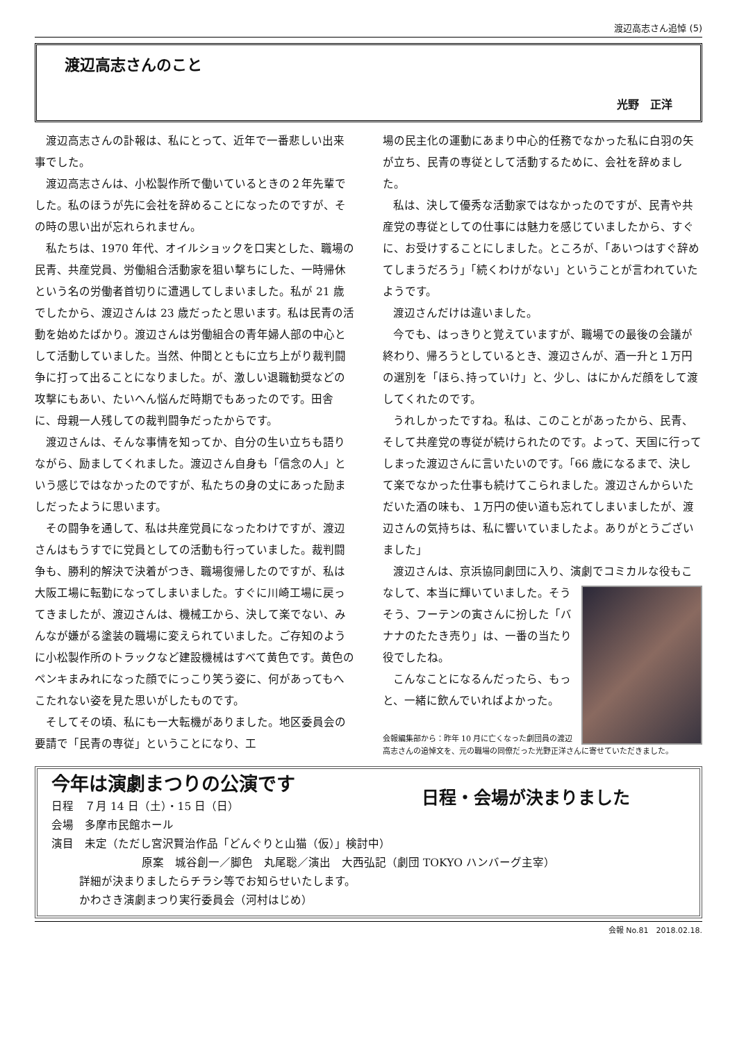渡辺高志さん追悼 (5)
渡辺高志さんのこと
光野　正洋
渡辺高志さんの訃報は、私にとって、近年で一番悲しい出来事でした。
渡辺高志さんは、小松製作所で働いているときの２年先輩でした。私のほうが先に会社を辞めることになったのですが、その時の思い出が忘れられません。
私たちは、1970 年代、オイルショックを口実とした、職場の民青、共産党員、労働組合活動家を狙い撃ちにした、一時帰休という名の労働者首切りに遭遇してしまいました。私が 21 歳でしたから、渡辺さんは 23 歳だったと思います。私は民青の活動を始めたばかり。渡辺さんは労働組合の青年婦人部の中心として活動していました。当然、仲間とともに立ち上がり裁判闘争に打って出ることになりました。が、激しい退職勧奨などの攻撃にもあい、たいへん悩んだ時期でもあったのです。田舎に、母親一人残しての裁判闘争だったからです。
渡辺さんは、そんな事情を知ってか、自分の生い立ちも語りながら、励ましてくれました。渡辺さん自身も「信念の人」という感じではなかったのですが、私たちの身の丈にあった励ましだったように思います。
その闘争を通して、私は共産党員になったわけですが、渡辺さんはもうすでに党員としての活動も行っていました。裁判闘争も、勝利的解決で決着がつき、職場復帰したのですが、私は大阪工場に転勤になってしまいました。すぐに川崎工場に戻ってきましたが、渡辺さんは、機械工から、決して楽でない、みんなが嫌がる塗装の職場に変えられていました。ご存知のように小松製作所のトラックなど建設機械はすべて黄色です。黄色のペンキまみれになった顔でにっこり笑う姿に、何があってもへこたれない姿を見た思いがしたものです。
そしてその頃、私にも一大転機がありました。地区委員会の要請で「民青の専従」ということになり、工
場の民主化の運動にあまり中心的任務でなかった私に白羽の矢が立ち、民青の専従として活動するために、会社を辞めました。
私は、決して優秀な活動家ではなかったのですが、民青や共産党の専従としての仕事には魅力を感じていましたから、すぐに、お受けすることにしました。ところが、「あいつはすぐ辞めてしまうだろう」「続くわけがない」ということが言われていたようです。
渡辺さんだけは違いました。
今でも、はっきりと覚えていますが、職場での最後の会議が終わり、帰ろうとしているとき、渡辺さんが、酒一升と１万円の選別を「ほら､持っていけ」と、少し、はにかんだ顔をして渡してくれたのです。
うれしかったですね。私は、このことがあったから、民青、そして共産党の専従が続けられたのです。よって、天国に行ってしまった渡辺さんに言いたいのです。「66 歳になるまで、決して楽でなかった仕事も続けてこられました。渡辺さんからいただいた酒の味も、１万円の使い道も忘れてしまいましたが、渡辺さんの気持ちは、私に響いていましたよ。ありがとうございました」
渡辺さんは、京浜協同劇団に入り、演劇でコミカル な役もこなして、本当に輝いていました。そうそう、フーテンの寅さんに扮した「バナナのたたき売り」は、一番の当たり役でしたね。
こんなことになるんだったら、もっと、一緒に飲んでいればよかった。
会報編集部から：昨年 10 月に亡くなった劇団員の渡辺高志さんの追悼文を、元の職場の同僚だった光野正洋さんに寄せていただきました。
日程・会場が決まりました
今年は演劇まつりの公演です
日程　７月 14 日（土）・15 日（日）
会場　多摩市民館ホール
演目　未定（ただし宮沢賢治作品「どんぐりと山猫（仮）」検討中）
原案　城谷創一／脚色　丸尾聡／演出　大西弘記（劇団 TOKYO ハンバーグ主宰）
詳細が決まりましたらチラシ等でお知らせいたします。
かわさき演劇まつり実行委員会（河村はじめ）
会報 No.81　2018.02.18.